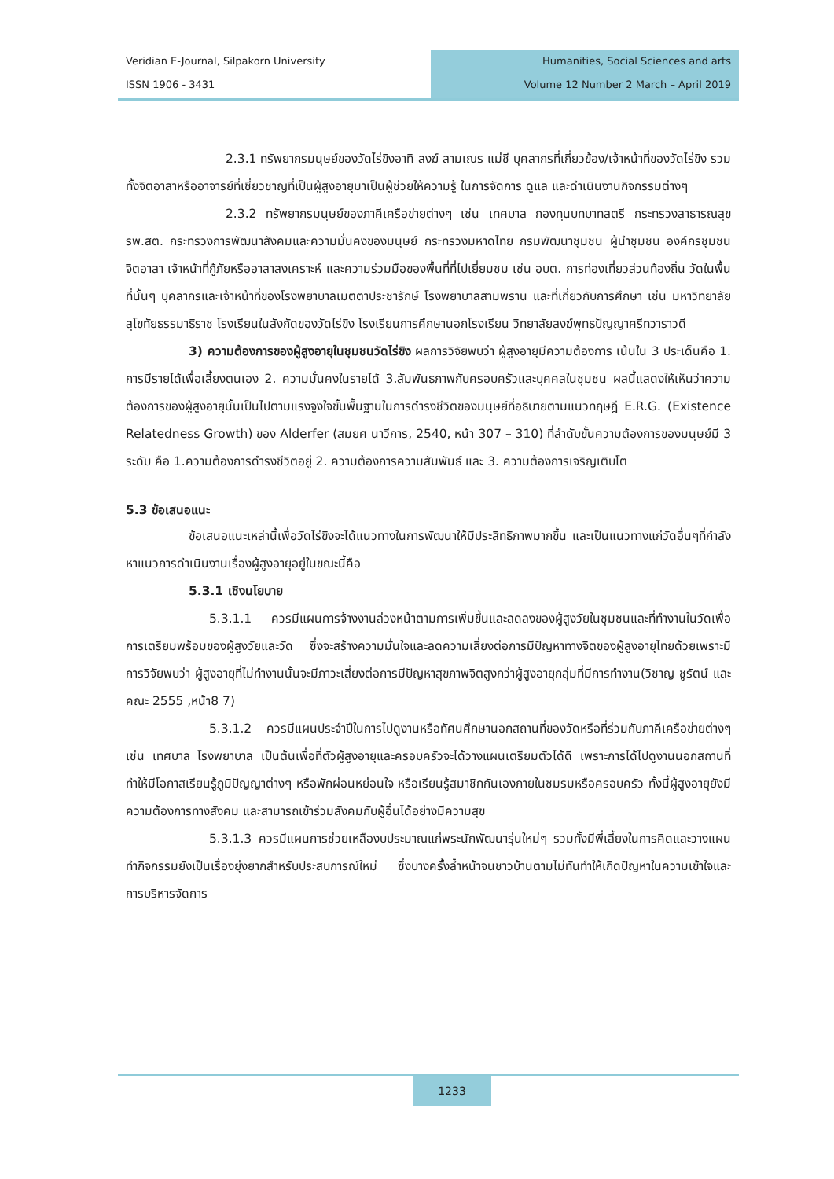Veridian E-Journal, Silpakorn University
ISSN 1906 - 3431
Humanities, Social Sciences and arts
Volume 12 Number 2 March – April 2019
2.3.1 ทรัพยากรมนุษย์ของวัดไร่ขิงอาทิ สงฆ์ สามเณร แม่ชี บุคลากรที่เกี่ยวข้อง/เจ้าหน้าที่ของวัดไร่ขิง รวมทั้งจิตอาสาหรืออาจารย์ที่เชี่ยวชาญที่เป็นผู้สูงอายุมาเป็นผู้ช่วยให้ความรู้ ในการจัดการ ดูแล และดำเนินงานกิจกรรมต่างๆ
2.3.2 ทรัพยากรมนุษย์ของภาคีเครือข่ายต่างๆ เช่น เทศบาล กองทุนบทบาทสตรี กระทรวงสาธารณสุข รพ.สต. กระทรวงการพัฒนาสังคมและความมั่นคงของมนุษย์ กระทรวงมหาดไทย กรมพัฒนาชุมชน ผู้นำชุมชน องค์กรชุมชน จิตอาสา เจ้าหน้าที่กู้ภัยหรืออาสาสงเคราะห์ และความร่วมมือของพื้นที่ที่ไปเยี่ยมชม เช่น อบต. การท่องเที่ยวส่วนท้องถิ่น วัดในพื้นที่นั้นๆ บุคลากรและเจ้าหน้าที่ของโรงพยาบาลเมตตาประชารักษ์ โรงพยาบาลสามพราน และที่เกี่ยวกับการศึกษา เช่น มหาวิทยาลัยสุโขทัยธรรมาธิราช โรงเรียนในสังกัดของวัดไร่ขิง โรงเรียนการศึกษานอกโรงเรียน วิทยาลัยสงฆ์พุทธปัญญาศรีทวาราวดี
3) ความต้องการของผู้สูงอายุในชุมชนวัดไร่ขิง ผลการวิจัยพบว่า ผู้สูงอายุมีความต้องการ เน้นใน 3 ประเด็นคือ 1. การมีรายได้เพื่อเลี้ยงตนเอง 2. ความมั่นคงในรายได้ 3.สัมพันธภาพกับครอบครัวและบุคคลในชุมชน ผลนี้แสดงให้เห็นว่าความต้องการของผู้สูงอายุนั้นเป็นไปตามแรงจูงใจขั้นพื้นฐานในการดำรงชีวิตของมนุษย์ที่อธิบายตามแนวทฤษฎี E.R.G. (Existence Relatedness Growth) ของ Alderfer (สมยศ นาวีการ, 2540, หน้า 307 – 310) ที่ลำดับขั้นความต้องการของมนุษย์มี 3 ระดับ คือ 1.ความต้องการดำรงชีวิตอยู่ 2. ความต้องการความสัมพันธ์ และ 3. ความต้องการเจริญเติบโต
5.3 ข้อเสนอแนะ
ข้อเสนอแนะเหล่านี้เพื่อวัดไร่ขิงจะได้แนวทางในการพัฒนาให้มีประสิทธิภาพมากขึ้น และเป็นแนวทางแก่วัดอื่นๆที่กำลังหาแนวการดำเนินงานเรื่องผู้สูงอายุอยู่ในขณะนี้คือ
5.3.1 เชิงนโยบาย
5.3.1.1 ควรมีแผนการจ้างงานล่วงหน้าตามการเพิ่มขึ้นและลดลงของผู้สูงวัยในชุมชนและที่ทำงานในวัดเพื่อการเตรียมพร้อมของผู้สูงวัยและวัด ซึ่งจะสร้างความมั่นใจและลดความเสี่ยงต่อการมีปัญหาทางจิตของผู้สูงอายุไทยด้วยเพราะมีการวิจัยพบว่า ผู้สูงอายุที่ไม่ทำงานนั้นจะมีภาวะเสี่ยงต่อการมีปัญหาสุขภาพจิตสูงกว่าผู้สูงอายุกลุ่มที่มีการทำงาน(วิชาญ ชูรัตน์ และคณะ 2555 ,หน้า8 7)
5.3.1.2 ควรมีแผนประจำปีในการไปดูงานหรือทัศนศึกษานอกสถานที่ของวัดหรือที่ร่วมกับภาคีเครือข่ายต่างๆเช่น เทศบาล โรงพยาบาล เป็นต้นเพื่อที่ตัวผู้สูงอายุและครอบครัวจะได้วางแผนเตรียมตัวได้ดี เพราะการได้ไปดูงานนอกสถานที่ทำให้มีโอกาสเรียนรู้ภูมิปัญญาต่างๆ หรือพักผ่อนหย่อนใจ หรือเรียนรู้สมาชิกกันเองภายในชมรมหรือครอบครัว ทั้งนี้ผู้สูงอายุยังมีความต้องการทางสังคม และสามารถเข้าร่วมสังคมกับผู้อื่นได้อย่างมีความสุข
5.3.1.3 ควรมีแผนการช่วยเหลืองบประมาณแก่พระนักพัฒนารุ่นใหม่ๆ รวมทั้งมีพี่เลี้ยงในการคิดและวางแผนทำกิจกรรมยังเป็นเรื่องยุ่งยากสำหรับประสบการณ์ใหม่ ซึ่งบางครั้งล้ำหน้าจนชาวบ้านตามไม่ทันทำให้เกิดปัญหาในความเข้าใจและการบริหารจัดการ
1233